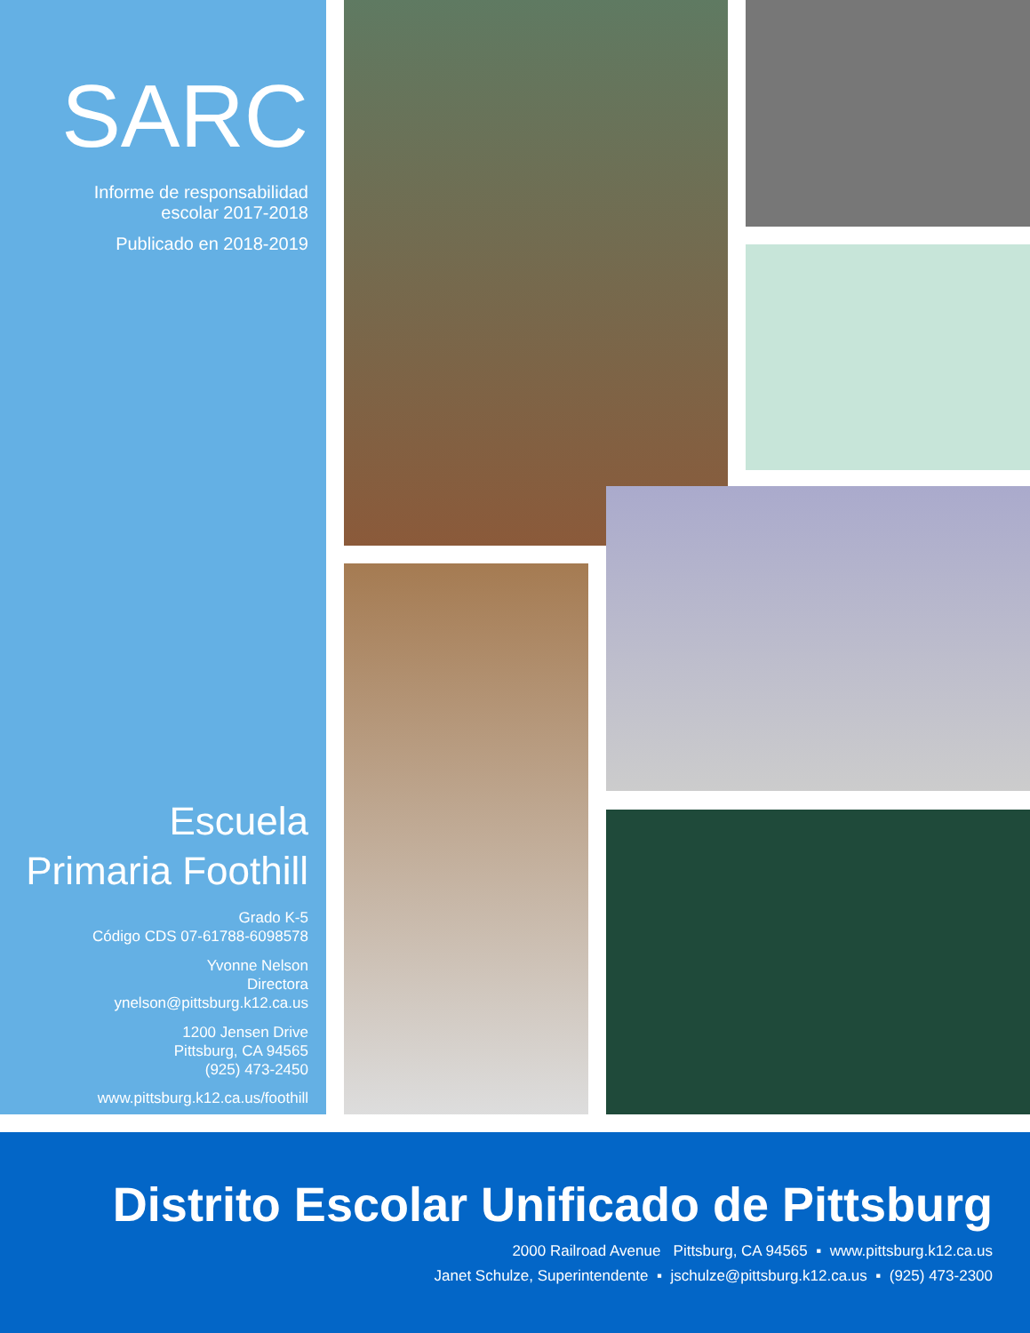SARC
Informe de responsabilidad
escolar 2017-2018
Publicado en 2018-2019
Escuela
Primaria Foothill
Grado K-5
Código CDS 07-61788-6098578
Yvonne Nelson
Directora
ynelson@pittsburg.k12.ca.us
1200 Jensen Drive
Pittsburg, CA 94565
(925) 473-2450
www.pittsburg.k12.ca.us/foothill
Distrito Escolar Unificado de Pittsburg
2000 Railroad Avenue Pittsburg, CA 94565 ▪ www.pittsburg.k12.ca.us
Janet Schulze, Superintendente ▪ jschulze@pittsburg.k12.ca.us ▪ (925) 473-2300